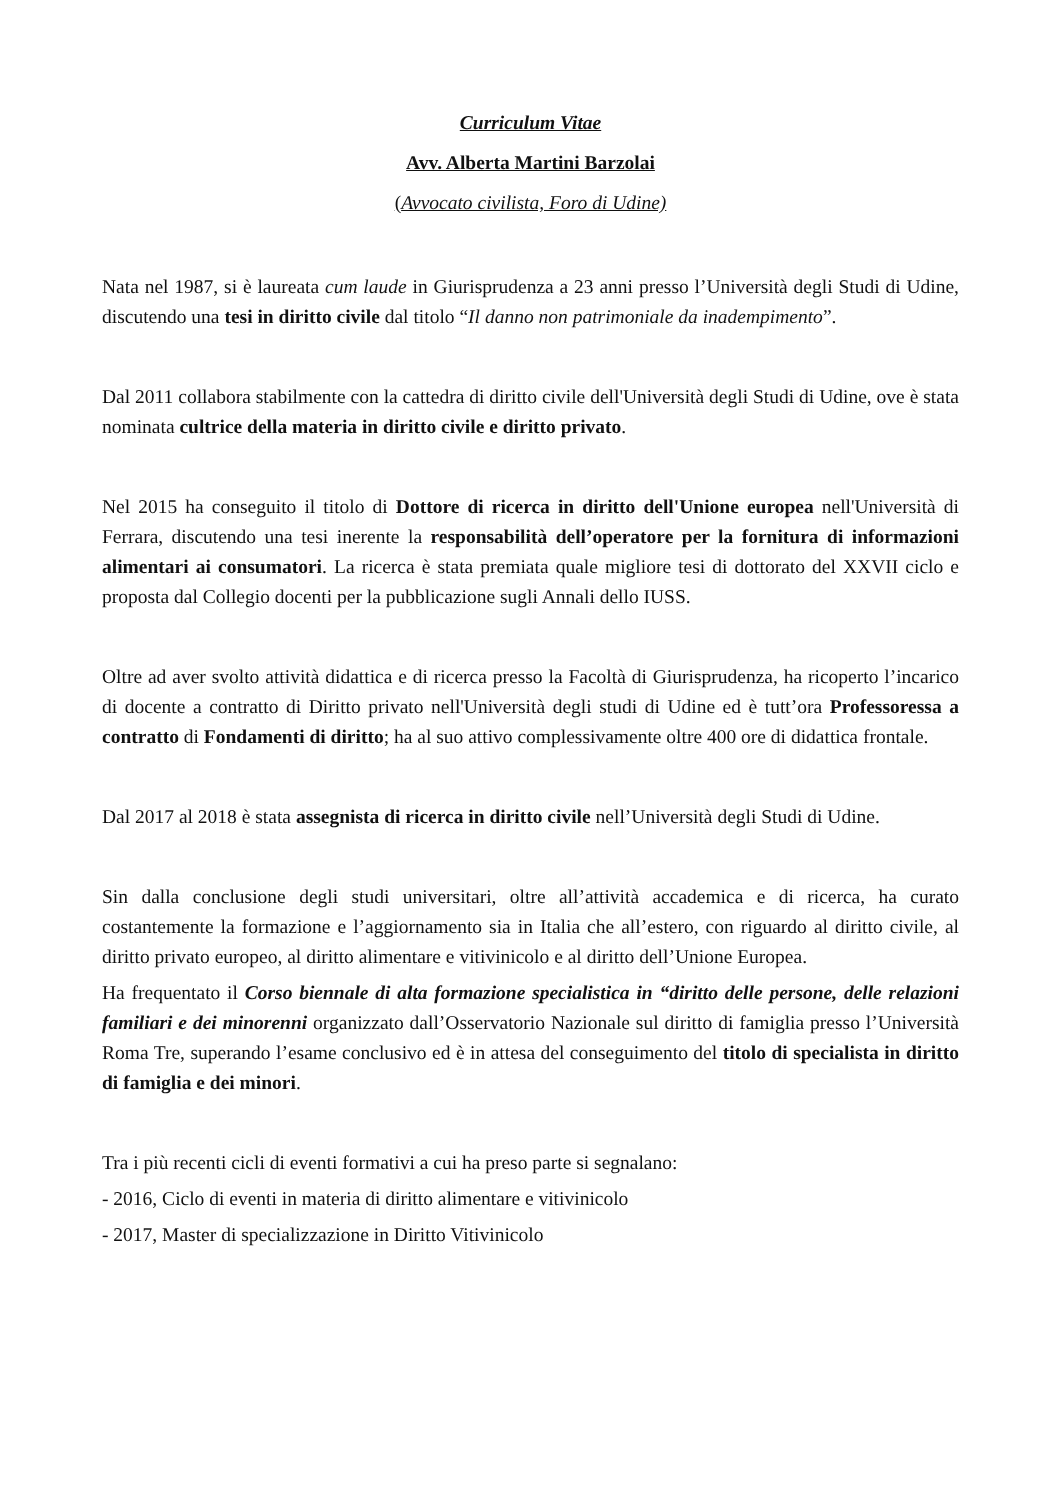Curriculum Vitae
Avv. Alberta Martini Barzolai
(Avvocato civilista, Foro di Udine)
Nata nel 1987, si è laureata cum laude in Giurisprudenza a 23 anni presso l’Università degli Studi di Udine, discutendo una tesi in diritto civile dal titolo “Il danno non patrimoniale da inadempimento”.
Dal 2011 collabora stabilmente con la cattedra di diritto civile dell'Università degli Studi di Udine, ove è stata nominata cultrice della materia in diritto civile e diritto privato.
Nel 2015 ha conseguito il titolo di Dottore di ricerca in diritto dell'Unione europea nell'Università di Ferrara, discutendo una tesi inerente la responsabilità dell’operatore per la fornitura di informazioni alimentari ai consumatori. La ricerca è stata premiata quale migliore tesi di dottorato del XXVII ciclo e proposta dal Collegio docenti per la pubblicazione sugli Annali dello IUSS.
Oltre ad aver svolto attività didattica e di ricerca presso la Facoltà di Giurisprudenza, ha ricoperto l’incarico di docente a contratto di Diritto privato nell'Università degli studi di Udine ed è tutt’ora Professoressa a contratto di Fondamenti di diritto; ha al suo attivo complessivamente oltre 400 ore di didattica frontale.
Dal 2017 al 2018 è stata assegnista di ricerca in diritto civile nell’Università degli Studi di Udine.
Sin dalla conclusione degli studi universitari, oltre all’attività accademica e di ricerca, ha curato costantemente la formazione e l’aggiornamento sia in Italia che all’estero, con riguardo al diritto civile, al diritto privato europeo, al diritto alimentare e vitivinicolo e al diritto dell’Unione Europea.
Ha frequentato il Corso biennale di alta formazione specialistica in “diritto delle persone, delle relazioni familiari e dei minorenni organizzato dall’Osservatorio Nazionale sul diritto di famiglia presso l’Università Roma Tre, superando l’esame conclusivo ed è in attesa del conseguimento del titolo di specialista in diritto di famiglia e dei minori.
Tra i più recenti cicli di eventi formativi a cui ha preso parte si segnalano:
- 2016, Ciclo di eventi in materia di diritto alimentare e vitivinicolo
- 2017, Master di specializzazione in Diritto Vitivinicolo